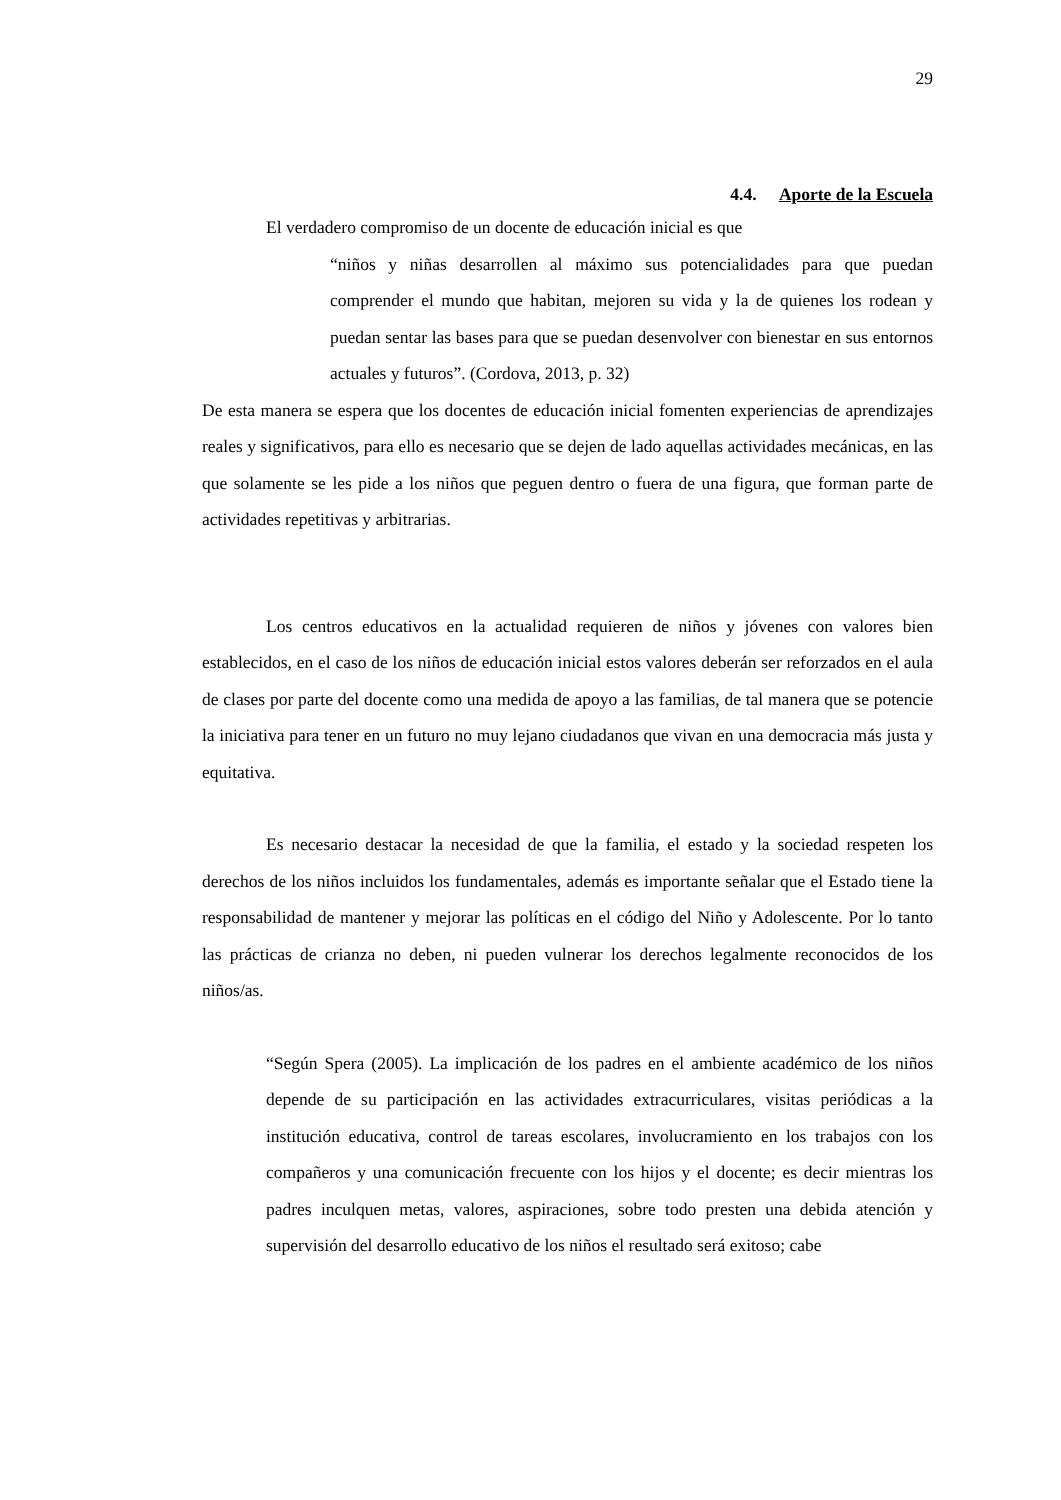29
4.4. Aporte de la Escuela
El verdadero compromiso de un docente de educación inicial es que
“niños y niñas desarrollen al máximo sus potencialidades para que puedan comprender el mundo que habitan, mejoren su vida y la de quienes los rodean y puedan sentar las bases para que se puedan desenvolver con bienestar en sus entornos actuales y futuros”. (Cordova, 2013, p. 32)
De esta manera se espera que los docentes de educación inicial fomenten experiencias de aprendizajes reales y significativos, para ello es necesario que se dejen de lado aquellas actividades mecánicas, en las que solamente se les pide a los niños que peguen dentro o fuera de una figura, que forman parte de actividades repetitivas y arbitrarias.
Los centros educativos en la actualidad requieren de niños y jóvenes con valores bien establecidos, en el caso de los niños de educación inicial estos valores deberán ser reforzados en el aula de clases por parte del docente como una medida de apoyo a las familias, de tal manera que se potencie la iniciativa para tener en un futuro no muy lejano ciudadanos que vivan en una democracia más justa y equitativa.
Es necesario destacar la necesidad de que la familia, el estado y la sociedad respeten los derechos de los niños incluidos los fundamentales, además es importante señalar que el Estado tiene la responsabilidad de mantener y mejorar las políticas en el código del Niño y Adolescente. Por lo tanto las prácticas de crianza no deben, ni pueden vulnerar los derechos legalmente reconocidos de los niños/as.
“Según Spera (2005). La implicación de los padres en el ambiente académico de los niños depende de su participación en las actividades extracurriculares, visitas periódicas a la institución educativa, control de tareas escolares, involucramiento en los trabajos con los compañeros y una comunicación frecuente con los hijos y el docente; es decir mientras los padres inculquen metas, valores, aspiraciones, sobre todo presten una debida atención y supervisión del desarrollo educativo de los niños el resultado será exitoso; cabe